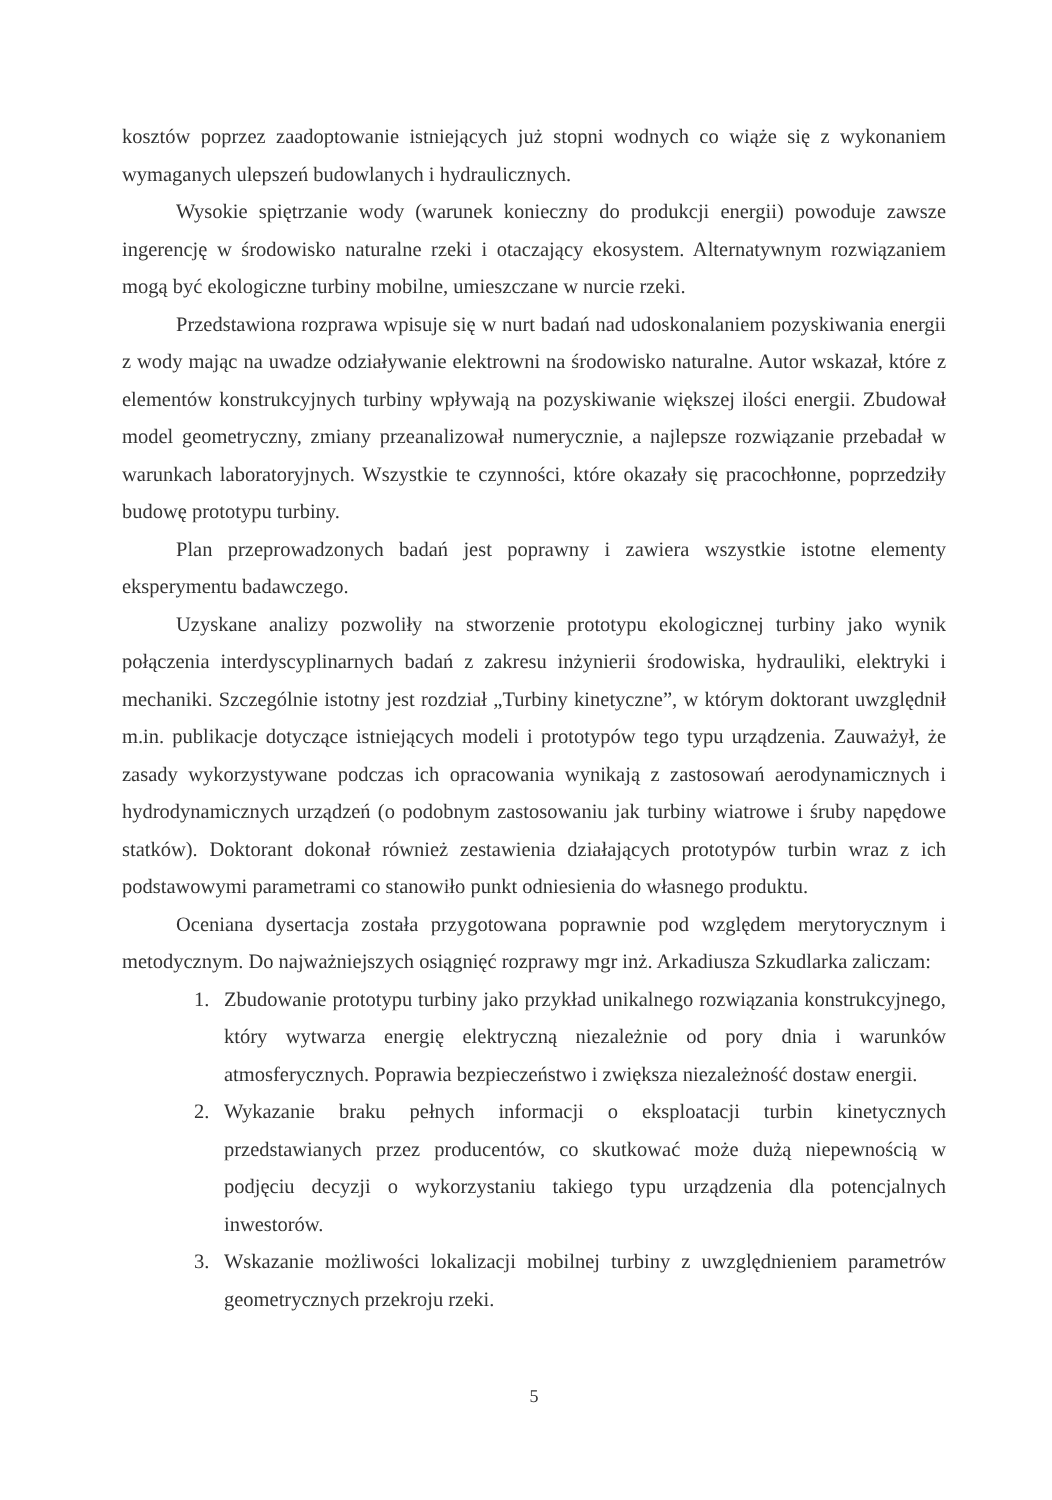kosztów poprzez zaadoptowanie istniejących już stopni wodnych co wiąże się z wykonaniem wymaganych ulepszeń budowlanych i hydraulicznych.
Wysokie spiętrzanie wody (warunek konieczny do produkcji energii) powoduje zawsze ingerencję w środowisko naturalne rzeki i otaczający ekosystem. Alternatywnym rozwiązaniem mogą być ekologiczne turbiny mobilne, umieszczane w nurcie rzeki.
Przedstawiona rozprawa wpisuje się w nurt badań nad udoskonalaniem pozyskiwania energii z wody mając na uwadze odziaływanie elektrowni na środowisko naturalne. Autor wskazał, które z elementów konstrukcyjnych turbiny wpływają na pozyskiwanie większej ilości energii. Zbudował model geometryczny, zmiany przeanalizował numerycznie, a najlepsze rozwiązanie przebadał w warunkach laboratoryjnych. Wszystkie te czynności, które okazały się pracochłonne, poprzedziły budowę prototypu turbiny.
Plan przeprowadzonych badań jest poprawny i zawiera wszystkie istotne elementy eksperymentu badawczego.
Uzyskane analizy pozwoliły na stworzenie prototypu ekologicznej turbiny jako wynik połączenia interdyscyplinarnych badań z zakresu inżynierii środowiska, hydrauliki, elektryki i mechaniki. Szczególnie istotny jest rozdział „Turbiny kinetyczne”, w którym doktorant uwzględnił m.in. publikacje dotyczące istniejących modeli i prototypów tego typu urządzenia. Zauważył, że zasady wykorzystywane podczas ich opracowania wynikają z zastosowań aerodynamicznych i hydrodynamicznych urządzeń (o podobnym zastosowaniu jak turbiny wiatrowe i śruby napędowe statków). Doktorant dokonał również zestawienia działających prototypów turbin wraz z ich podstawowymi parametrami co stanowiło punkt odniesienia do własnego produktu.
Oceniana dysertacja została przygotowana poprawnie pod względem merytorycznym i metodycznym. Do najważniejszych osiągnięć rozprawy mgr inż. Arkadiusza Szkudlarka zaliczam:
1. Zbudowanie prototypu turbiny jako przykład unikalnego rozwiązania konstrukcyjnego, który wytwarza energię elektryczną niezależnie od pory dnia i warunków atmosferycznych. Poprawia bezpieczeństwo i zwiększa niezależność dostaw energii.
2. Wykazanie braku pełnych informacji o eksploatacji turbin kinetycznych przedstawianych przez producentów, co skutkować może dużą niepewnością w podjęciu decyzji o wykorzystaniu takiego typu urządzenia dla potencjalnych inwestorów.
3. Wskazanie możliwości lokalizacji mobilnej turbiny z uwzględnieniem parametrów geometrycznych przekroju rzeki.
5